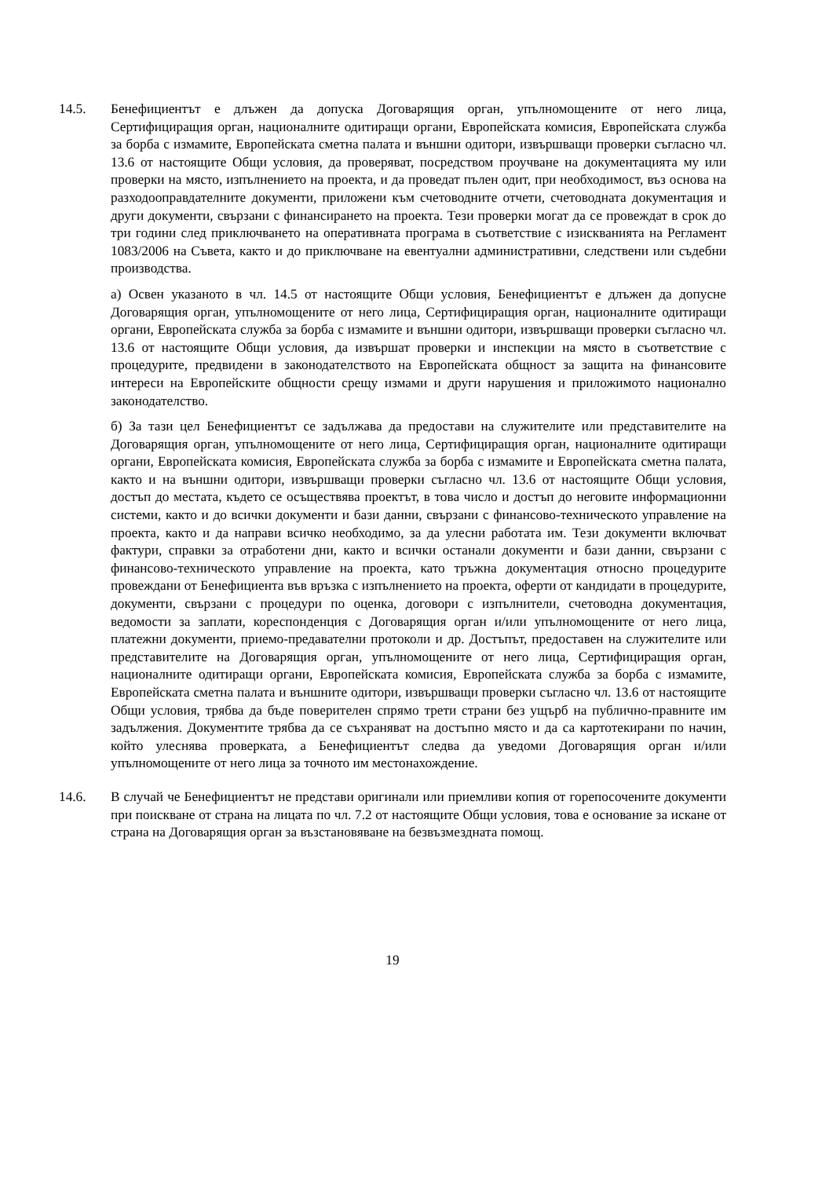14.5. Бенефициентът е длъжен да допуска Договарящия орган, упълномощените от него лица, Сертифициращия орган, националните одитиращи органи, Европейската комисия, Европейската служба за борба с измамите, Европейската сметна палата и външни одитори, извършващи проверки съгласно чл. 13.6 от настоящите Общи условия, да проверяват, посредством проучване на документацията му или проверки на място, изпълнението на проекта, и да проведат пълен одит, при необходимост, въз основа на разходооправдателните документи, приложени към счетоводните отчети, счетоводната документация и други документи, свързани с финансирането на проекта. Тези проверки могат да се провеждат в срок до три години след приключването на оперативната програма в съответствие с изискванията на Регламент 1083/2006 на Съвета, както и до приключване на евентуални административни, следствени или съдебни производства.
а) Освен указаното в чл. 14.5 от настоящите Общи условия, Бенефициентът е длъжен да допусне Договарящия орган, упълномощените от него лица, Сертифициращия орган, националните одитиращи органи, Европейската служба за борба с измамите и външни одитори, извършващи проверки съгласно чл. 13.6 от настоящите Общи условия, да извършат проверки и инспекции на място в съответствие с процедурите, предвидени в законодателството на Европейската общност за защита на финансовите интереси на Европейските общности срещу измами и други нарушения и приложимото национално законодателство.
б) За тази цел Бенефициентът се задължава да предостави на служителите или представителите на Договарящия орган, упълномощените от него лица, Сертифициращия орган, националните одитиращи органи, Европейската комисия, Европейската служба за борба с измамите и Европейската сметна палата, както и на външни одитори, извършващи проверки съгласно чл. 13.6 от настоящите Общи условия, достъп до местата, където се осъществява проектът, в това число и достъп до неговите информационни системи, както и до всички документи и бази данни, свързани с финансово-техническото управление на проекта, както и да направи всичко необходимо, за да улесни работата им. Тези документи включват фактури, справки за отработени дни, както и всички останали документи и бази данни, свързани с финансово-техническото управление на проекта, като тръжна документация относно процедурите провеждани от Бенефициента във връзка с изпълнението на проекта, оферти от кандидати в процедурите, документи, свързани с процедури по оценка, договори с изпълнители, счетоводна документация, ведомости за заплати, кореспонденция с Договарящия орган и/или упълномощените от него лица, платежни документи, приемо-предавателни протоколи и др. Достъпът, предоставен на служителите или представителите на Договарящия орган, упълномощените от него лица, Сертифициращия орган, националните одитиращи органи, Европейската комисия, Европейската служба за борба с измамите, Европейската сметна палата и външните одитори, извършващи проверки съгласно чл. 13.6 от настоящите Общи условия, трябва да бъде поверителен спрямо трети страни без ущърб на публично-правните им задължения. Документите трябва да се съхраняват на достъпно място и да са картотекирани по начин, който улеснява проверката, а Бенефициентът следва да уведоми Договарящия орган и/или упълномощените от него лица за точното им местонахождение.
14.6. В случай че Бенефициентът не представи оригинали или приемливи копия от горепосочените документи при поискване от страна на лицата по чл. 7.2 от настоящите Общи условия, това е основание за искане от страна на Договарящия орган за възстановяване на безвъзмездната помощ.
19